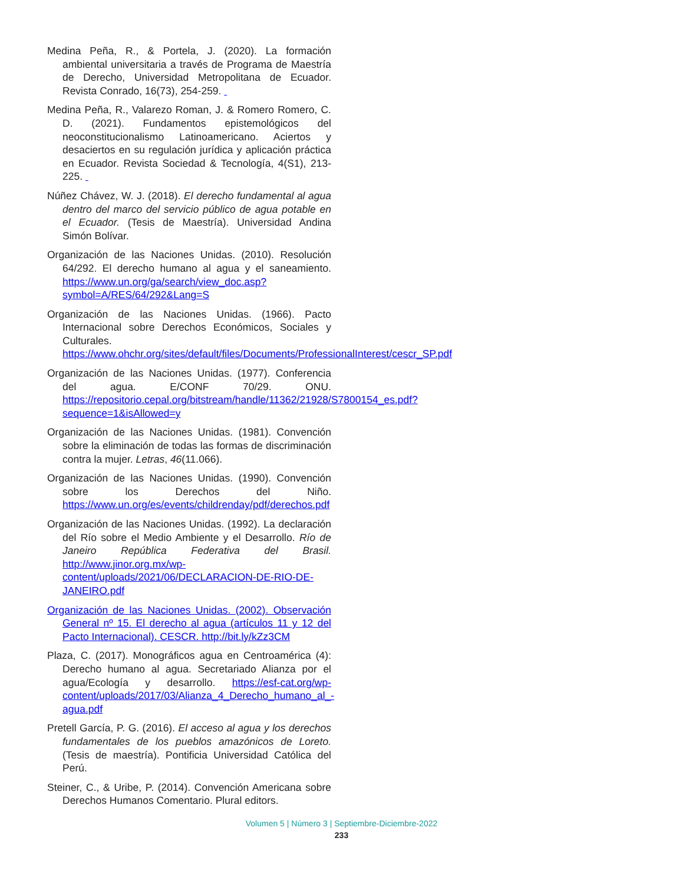Medina Peña, R., & Portela, J. (2020). La formación ambiental universitaria a través de Programa de Maestría de Derecho, Universidad Metropolitana de Ecuador. Revista Conrado, 16(73), 254-259.
Medina Peña, R., Valarezo Roman, J. & Romero Romero, C. D. (2021). Fundamentos epistemológicos del neoconstitucionalismo Latinoamericano. Aciertos y desaciertos en su regulación jurídica y aplicación práctica en Ecuador. Revista Sociedad & Tecnología, 4(S1), 213-225.
Núñez Chávez, W. J. (2018). El derecho fundamental al agua dentro del marco del servicio público de agua potable en el Ecuador. (Tesis de Maestría). Universidad Andina Simón Bolívar.
Organización de las Naciones Unidas. (2010). Resolución 64/292. El derecho humano al agua y el saneamiento. https://www.un.org/ga/search/view_doc.asp?symbol=A/RES/64/292&Lang=S
Organización de las Naciones Unidas. (1966). Pacto Internacional sobre Derechos Económicos, Sociales y Culturales. https://www.ohchr.org/sites/default/files/Documents/ProfessionalInterest/cescr_SP.pdf
Organización de las Naciones Unidas. (1977). Conferencia del agua. E/CONF 70/29. ONU. https://repositorio.cepal.org/bitstream/handle/11362/21928/S7800154_es.pdf?sequence=1&isAllowed=y
Organización de las Naciones Unidas. (1981). Convención sobre la eliminación de todas las formas de discriminación contra la mujer. Letras, 46(11.066).
Organización de las Naciones Unidas. (1990). Convención sobre los Derechos del Niño. https://www.un.org/es/events/childrenday/pdf/derechos.pdf
Organización de las Naciones Unidas. (1992). La declaración del Río sobre el Medio Ambiente y el Desarrollo. Río de Janeiro República Federativa del Brasil. http://www.jinor.org.mx/wp-content/uploads/2021/06/DECLARACION-DE-RIO-DE-JANEIRO.pdf
Organización de las Naciones Unidas. (2002). Observación General nº 15. El derecho al agua (artículos 11 y 12 del Pacto Internacional). CESCR. http://bit.ly/kZz3CM
Plaza, C. (2017). Monográficos agua en Centroamérica (4): Derecho humano al agua. Secretariado Alianza por el agua/Ecología y desarrollo. https://esf-cat.org/wp-content/uploads/2017/03/Alianza_4_Derecho_humano_al_-agua.pdf
Pretell García, P. G. (2016). El acceso al agua y los derechos fundamentales de los pueblos amazónicos de Loreto. (Tesis de maestría). Pontificia Universidad Católica del Perú.
Steiner, C., & Uribe, P. (2014). Convención Americana sobre Derechos Humanos Comentario. Plural editors.
Volumen 5 | Número 3 | Septiembre-Diciembre-2022
233